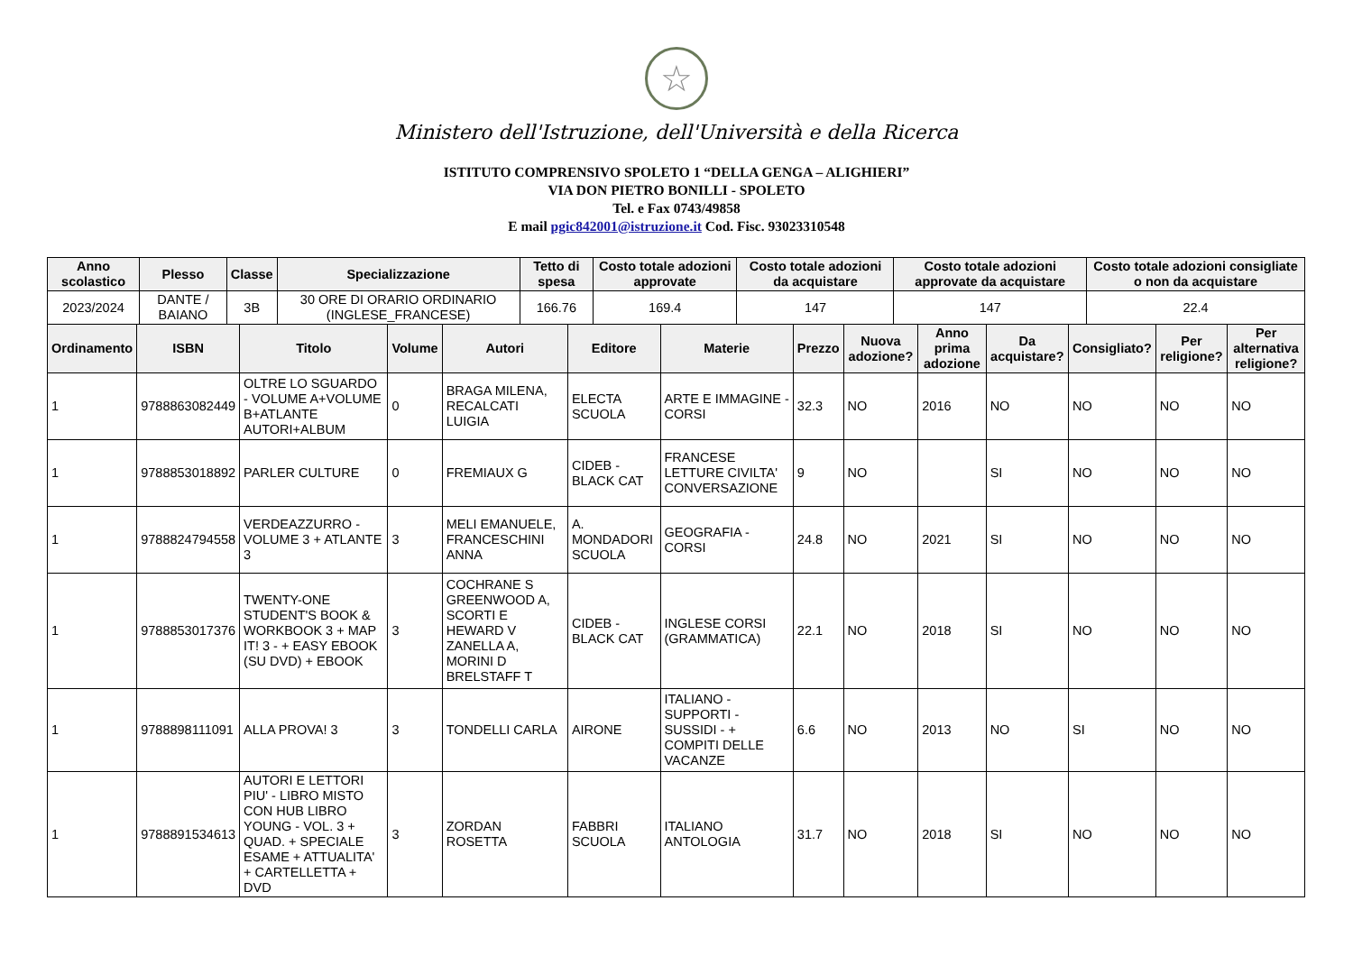☆
Ministero dell'Istruzione, dell'Università e della Ricerca
ISTITUTO COMPRENSIVO SPOLETO 1 “DELLA GENGA – ALIGHIERI”
VIA DON PIETRO BONILLI - SPOLETO
Tel. e Fax 0743/49858
E mail pgic842001@istruzione.it Cod. Fisc. 93023310548
| Anno scolastico | Plesso | Classe | Specializzazione | Tetto di spesa | Costo totale adozioni approvate | Costo totale adozioni da acquistare | Costo totale adozioni approvate da acquistare | Costo totale adozioni consigliate o non da acquistare |
| --- | --- | --- | --- | --- | --- | --- | --- | --- |
| 2023/2024 | DANTE / BAIANO | 3B | 30 ORE DI ORARIO ORDINARIO (INGLESE_FRANCESE) | 166.76 | 169.4 | 147 | 147 | 22.4 |
| Ordinamento | ISBN | Titolo | Volume | Autori | Editore | Materie | Prezzo | Nuova adozione? | Anno prima adozione | Da acquistare? | Consigliato? | Per religione? | Per alternativa religione? |
| --- | --- | --- | --- | --- | --- | --- | --- | --- | --- | --- | --- | --- | --- |
| 1 | 9788863082449 | OLTRE LO SGUARDO - VOLUME A+VOLUME B+ATLANTE AUTORI+ALBUM | 0 | BRAGA MILENA, RECALCATI LUIGIA | ELECTA SCUOLA | ARTE E IMMAGINE - CORSI | 32.3 | NO | 2016 | NO | NO | NO | NO |
| 1 | 9788853018892 | PARLER CULTURE | 0 | FREMIAUX G | CIDEB - BLACK CAT | FRANCESE LETTURE CIVILTA' CONVERSAZIONE | 9 | NO | | SI | NO | NO | NO |
| 1 | 9788824794558 | VERDEAZZURRO - VOLUME 3 + ATLANTE 3 | 3 | MELI EMANUELE, FRANCESCHINI ANNA | A. MONDADORI SCUOLA | GEOGRAFIA - CORSI | 24.8 | NO | 2021 | SI | NO | NO | NO |
| 1 | 9788853017376 | TWENTY-ONE STUDENT'S BOOK & WORKBOOK 3 + MAP IT! 3 - + EASY EBOOK (SU DVD) + EBOOK | 3 | COCHRANE S GREENWOOD A, SCORTI E HEWARD V ZANELLA A, MORINI D BRELSTAFF T | CIDEB - BLACK CAT | INGLESE CORSI (GRAMMATICA) | 22.1 | NO | 2018 | SI | NO | NO | NO |
| 1 | 9788898111091 | ALLA PROVA! 3 | 3 | TONDELLI CARLA | AIRONE | ITALIANO - SUPPORTI - SUSSIDI - + COMPITI DELLE VACANZE | 6.6 | NO | 2013 | NO | SI | NO | NO |
| 1 | 9788891534613 | AUTORI E LETTORI PIU' - LIBRO MISTO CON HUB LIBRO YOUNG - VOL. 3 + QUAD. + SPECIALE ESAME + ATTUALITA' + CARTELLETTA + DVD | 3 | ZORDAN ROSETTA | FABBRI SCUOLA | ITALIANO ANTOLOGIA | 31.7 | NO | 2018 | SI | NO | NO | NO |